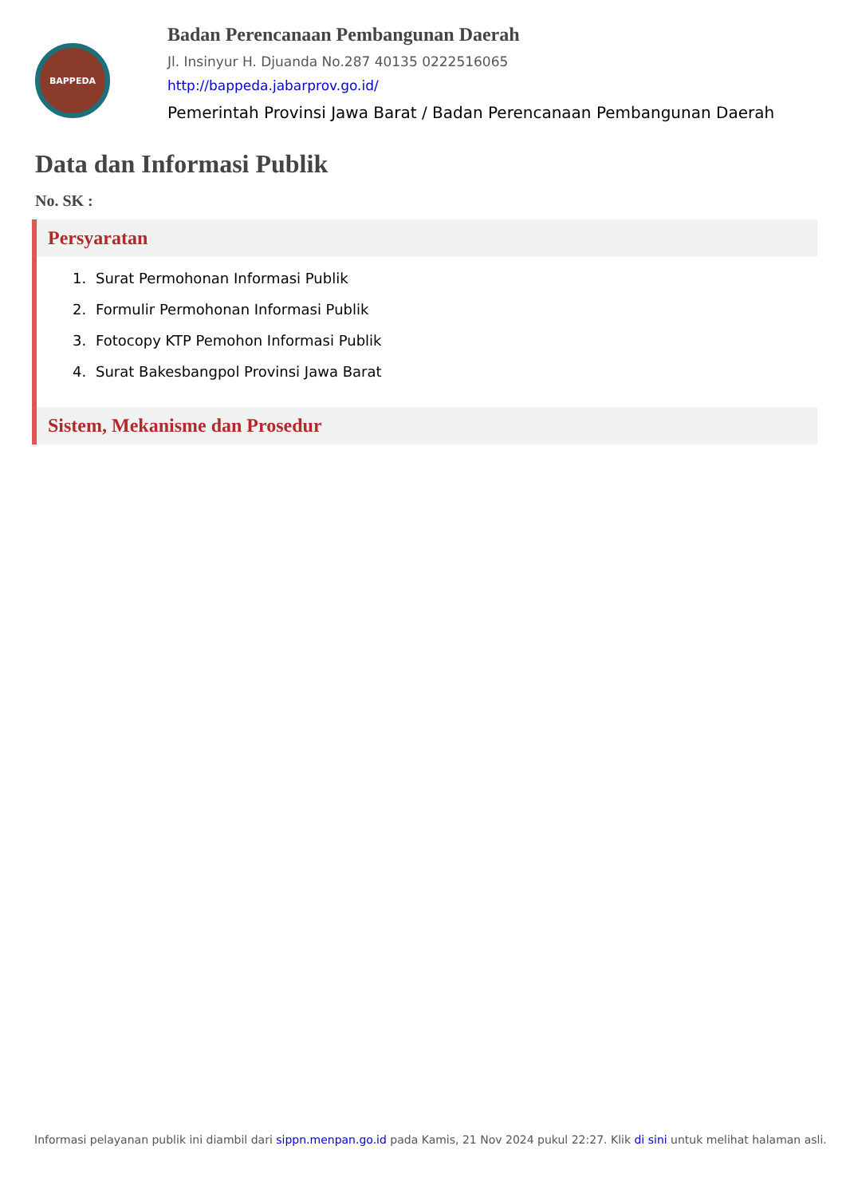BAPPEDA
Badan Perencanaan Pembangunan Daerah
Jl. Insinyur H. Djuanda No.287 40135 0222516065
http://bappeda.jabarprov.go.id/
Pemerintah Provinsi Jawa Barat / Badan Perencanaan Pembangunan Daerah
Data dan Informasi Publik
No. SK :
Persyaratan
1. Surat Permohonan Informasi Publik
2. Formulir Permohonan Informasi Publik
3. Fotocopy KTP Pemohon Informasi Publik
4. Surat Bakesbangpol Provinsi Jawa Barat
Sistem, Mekanisme dan Prosedur
Informasi pelayanan publik ini diambil dari sippn.menpan.go.id pada Kamis, 21 Nov 2024 pukul 22:27. Klik di sini untuk melihat halaman asli.